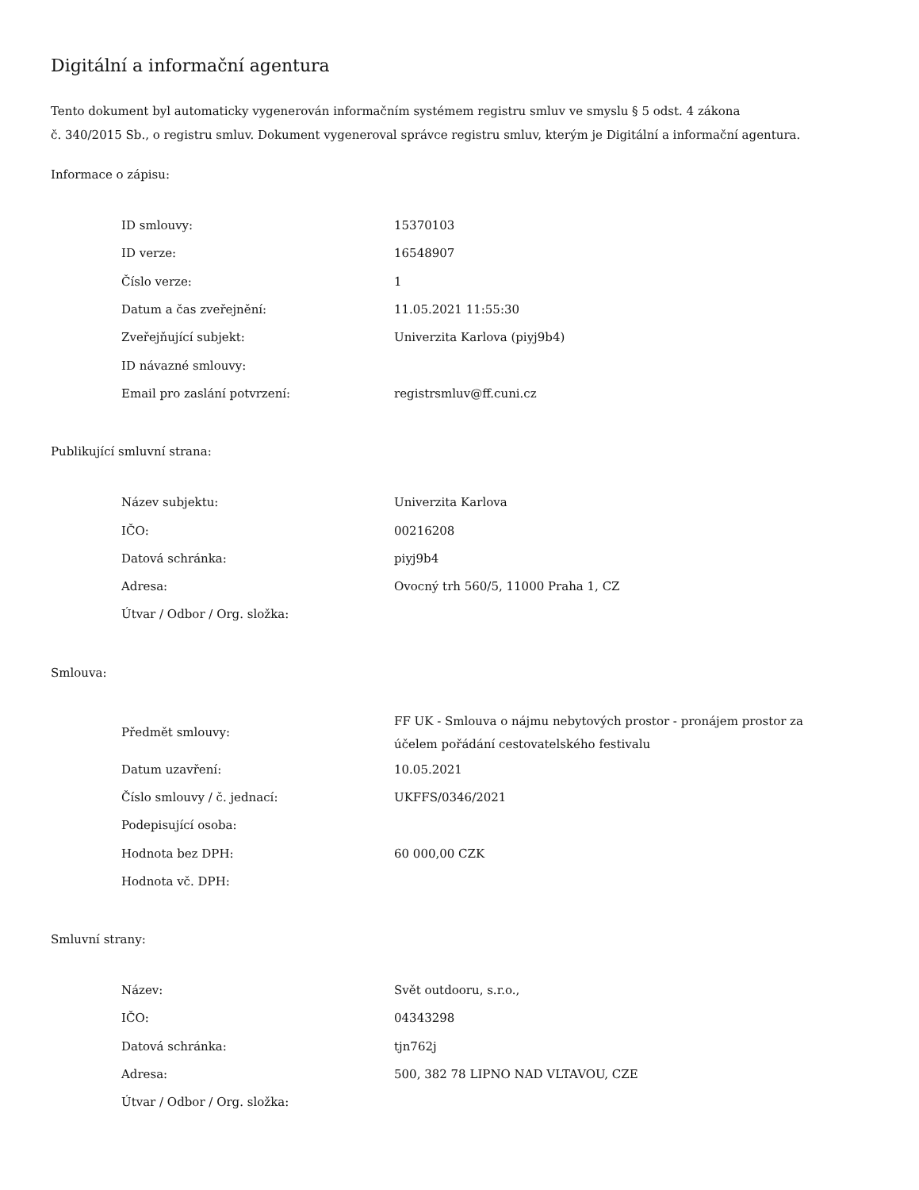Digitální a informační agentura
Tento dokument byl automaticky vygenerován informačním systémem registru smluv ve smyslu § 5 odst. 4 zákona
č. 340/2015 Sb., o registru smluv. Dokument vygeneroval správce registru smluv, kterým je Digitální a informační agentura.
Informace o zápisu:
| ID smlouvy: | 15370103 |
| ID verze: | 16548907 |
| Číslo verze: | 1 |
| Datum a čas zveřejnění: | 11.05.2021 11:55:30 |
| Zveřejňující subjekt: | Univerzita Karlova (piyj9b4) |
| ID návazné smlouvy: | |
| Email pro zaslání potvrzení: | registrsmluv@ff.cuni.cz |
Publikující smluvní strana:
| Název subjektu: | Univerzita Karlova |
| IČO: | 00216208 |
| Datová schránka: | piyj9b4 |
| Adresa: | Ovocný trh 560/5, 11000 Praha 1, CZ |
| Útvar / Odbor / Org. složka: | |
Smlouva:
| Předmět smlouvy: | FF UK - Smlouva o nájmu nebytových prostor - pronájem prostor za účelem pořádání cestovatelského festivalu |
| Datum uzavření: | 10.05.2021 |
| Číslo smlouvy / č. jednací: | UKFFS/0346/2021 |
| Podepisující osoba: | |
| Hodnota bez DPH: | 60 000,00 CZK |
| Hodnota vč. DPH: | |
Smluvní strany:
| Název: | Svět outdooru, s.r.o., |
| IČO: | 04343298 |
| Datová schránka: | tjn762j |
| Adresa: | 500, 382 78 LIPNO NAD VLTAVOU, CZE |
| Útvar / Odbor / Org. složka: | |